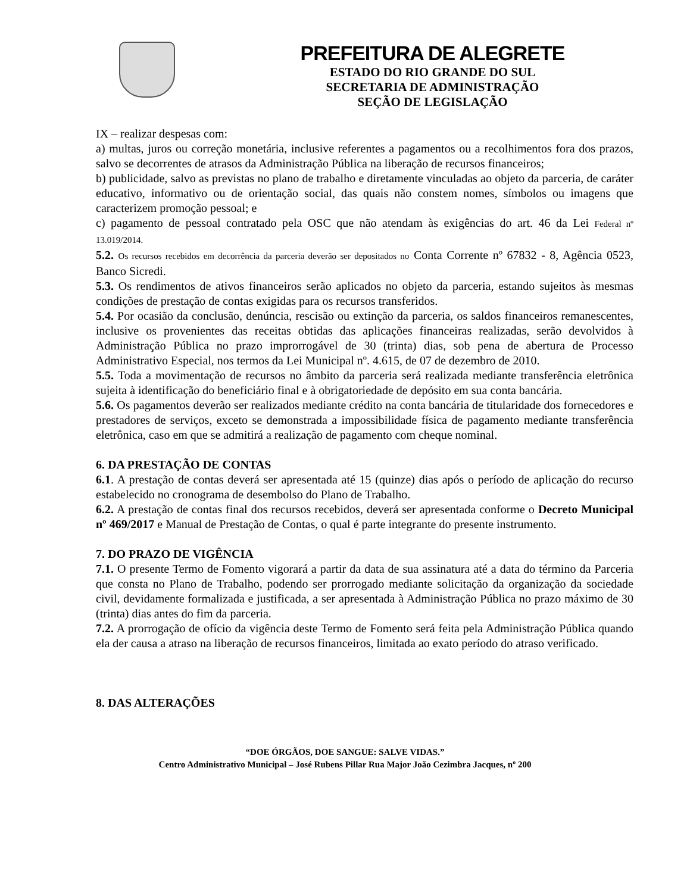PREFEITURA DE ALEGRETE
ESTADO DO RIO GRANDE DO SUL
SECRETARIA DE ADMINISTRAÇÃO
SEÇÃO DE LEGISLAÇÃO
IX – realizar despesas com:
a) multas, juros ou correção monetária, inclusive referentes a pagamentos ou a recolhimentos fora dos prazos, salvo se decorrentes de atrasos da Administração Pública na liberação de recursos financeiros;
b) publicidade, salvo as previstas no plano de trabalho e diretamente vinculadas ao objeto da parceria, de caráter educativo, informativo ou de orientação social, das quais não constem nomes, símbolos ou imagens que caracterizem promoção pessoal; e
c) pagamento de pessoal contratado pela OSC que não atendam às exigências do art. 46 da Lei Federal nº 13.019/2014.
5.2. Os recursos recebidos em decorrência da parceria deverão ser depositados no Conta Corrente nº 67832 - 8, Agência 0523, Banco Sicredi.
5.3. Os rendimentos de ativos financeiros serão aplicados no objeto da parceria, estando sujeitos às mesmas condições de prestação de contas exigidas para os recursos transferidos.
5.4. Por ocasião da conclusão, denúncia, rescisão ou extinção da parceria, os saldos financeiros remanescentes, inclusive os provenientes das receitas obtidas das aplicações financeiras realizadas, serão devolvidos à Administração Pública no prazo improrrogável de 30 (trinta) dias, sob pena de abertura de Processo Administrativo Especial, nos termos da Lei Municipal nº. 4.615, de 07 de dezembro de 2010.
5.5. Toda a movimentação de recursos no âmbito da parceria será realizada mediante transferência eletrônica sujeita à identificação do beneficiário final e à obrigatoriedade de depósito em sua conta bancária.
5.6. Os pagamentos deverão ser realizados mediante crédito na conta bancária de titularidade dos fornecedores e prestadores de serviços, exceto se demonstrada a impossibilidade física de pagamento mediante transferência eletrônica, caso em que se admitirá a realização de pagamento com cheque nominal.
6. DA PRESTAÇÃO DE CONTAS
6.1. A prestação de contas deverá ser apresentada até 15 (quinze) dias após o período de aplicação do recurso estabelecido no cronograma de desembolso do Plano de Trabalho.
6.2. A prestação de contas final dos recursos recebidos, deverá ser apresentada conforme o Decreto Municipal nº 469/2017 e Manual de Prestação de Contas, o qual é parte integrante do presente instrumento.
7. DO PRAZO DE VIGÊNCIA
7.1. O presente Termo de Fomento vigorará a partir da data de sua assinatura até a data do término da Parceria que consta no Plano de Trabalho, podendo ser prorrogado mediante solicitação da organização da sociedade civil, devidamente formalizada e justificada, a ser apresentada à Administração Pública no prazo máximo de 30 (trinta) dias antes do fim da parceria.
7.2. A prorrogação de ofício da vigência deste Termo de Fomento será feita pela Administração Pública quando ela der causa a atraso na liberação de recursos financeiros, limitada ao exato período do atraso verificado.
8. DAS ALTERAÇÕES
“DOE ÓRGÃOS, DOE SANGUE: SALVE VIDAS.”
Centro Administrativo Municipal – José Rubens Pillar Rua Major João Cezimbra Jacques, nº 200